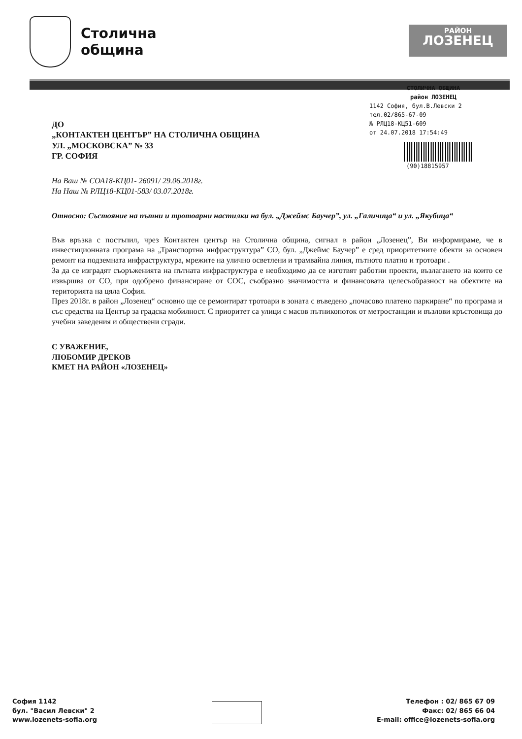Столична
община
РАЙОН
ЛОЗЕНЕЦ
СТОЛИЧНА ОБЩИНА
район ЛОЗЕНЕЦ
1142 София, бул.В.Левски 2
тел.02/865-67-09
№ РЛЦ18-КЦ51-609
от 24.07.2018 17:54:49
(90)18815957
ДО
„КОНТАКТЕН ЦЕНТЪР” НА СТОЛИЧНА ОБЩИНА
УЛ. „МОСКОВСКА” № 33
ГР. СОФИЯ
На Ваш № СОА18-КЦ01- 26091/ 29.06.2018г.
На Наш № РЛЦ18-КЦ01-583/ 03.07.2018г.
Относно: Състояние на пътни и тротоарни настилки на бул. „Джеймс Баучер”, ул. „Галичица“ и ул. „Якубица“
Във връзка с постъпил, чрез Контактен център на Столична община, сигнал в район „Лозенец”, Ви информираме, че в инвестиционната програма на „Транспортна инфраструктура” СО, бул. „Джеймс Баучер” е сред приоритетните обекти за основен ремонт на подземната инфраструктура, мрежите на улично осветлени и трамвайна линия, пътното платно и тротоари .
За да се изградят съоръженията на пътната инфраструктура е необходимо да се изготвят работни проекти, възлагането на които се извършва от СО, при одобрено финансиране от СОС, съобразно значимостта и финансовата целесъобразност на обектите на територията на цяла София.
През 2018г. в район „Лозенец“ основно ще се ремонтират тротоари в зоната с въведено „почасово платено паркиране“ по програма и със средства на Център за градска мобилност. С приоритет са улици с масов пътникопоток от метростанции и възлови кръстовища до учебни заведения и обществени сгради.
С УВАЖЕНИЕ,
ЛЮБОМИР ДРЕКОВ
КМЕТ НА РАЙОН «ЛОЗЕНЕЦ»
София 1142
бул. "Васил Левски" 2
www.lozenets-sofia.org
Телефон : 02/ 865 67 09
Факс: 02/ 865 66 04
E-mail: office@lozenets-sofia.org